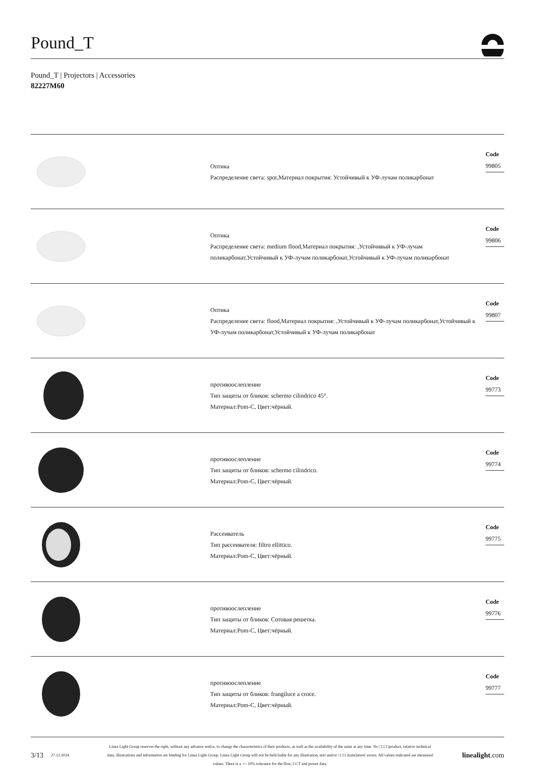Pound_T
Pound_T | Projectors | Accessories
82227M60
Оптика
Распределение света: spot,Материал покрытия: Устойчивый к УФ-лучам поликарбонат
Code
99805
Оптика
Распределение света: medium flood,Материал покрытия: ,Устойчивый к УФ-лучам поликарбонат,Устойчивый к УФ-лучам поликарбонат,Устойчивый к УФ-лучам поликарбонат
Code
99806
Оптика
Распределение света: flood,Материал покрытия: ,Устойчивый к УФ-лучам поликарбонат,Устойчивый к УФ-лучам поликарбонат,Устойчивый к УФ-лучам поликарбонат
Code
99807
противоослепление
Тип защиты от бликов: schermo cilindrico 45°.
Материал:Pom-C, Цвет:чёрный.
Code
99773
противоослепление
Тип защиты от бликов: schermo cilindrico.
Материал:Pom-C, Цвет:чёрный.
Code
99774
Рассеиватель
Тип рассеивателя: filtro ellittico.
Материал:Pom-C, Цвет:чёрный.
Code
99775
противоослепление
Тип защиты от бликов: Сотовая решетка.
Материал:Pom-C, Цвет:чёрный.
Code
99776
противоослепление
Тип защиты от бликов: frangiluce a croce.
Материал:Pom-C, Цвет:чёрный.
Code
99777
3/13 27.12.2024 Linea Light Group reserves the right, without any advance notice, to change the characteristics of their products, as well as the availability of the same at any time. No □□□□product, relative technical data, illustrations and information are binding for Linea Light Group. Linea Light Group will not be held liable for any illustration, text and/or □□□□translation\ errors. All values indicated are measured values. There is a +/- 10% tolerance for the flow, CCT and power data. linealight.com